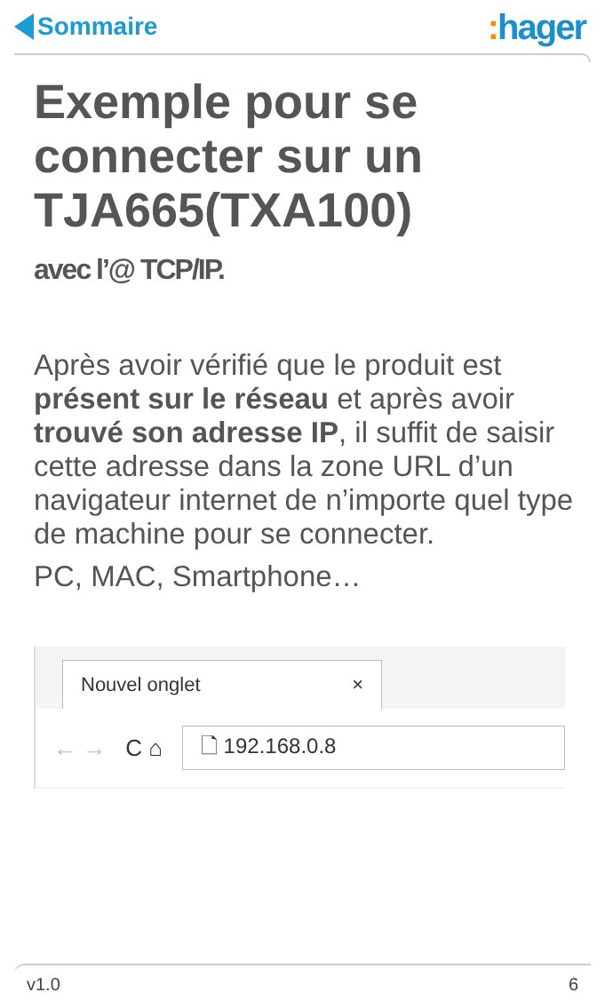Sommaire
: hager
Exemple pour se connecter sur un TJA665(TXA100)
avec l’@ TCP/IP.
Après avoir vérifié que le produit est présent sur le réseau et après avoir trouvé son adresse IP, il suffit de saisir cette adresse dans la zone URL d’un navigateur internet de n’importe quel type de machine pour se connecter.
PC, MAC, Smartphone…
Nouvel onglet ×
← → C ⌂
🗋 192.168.0.8
v1.0 6